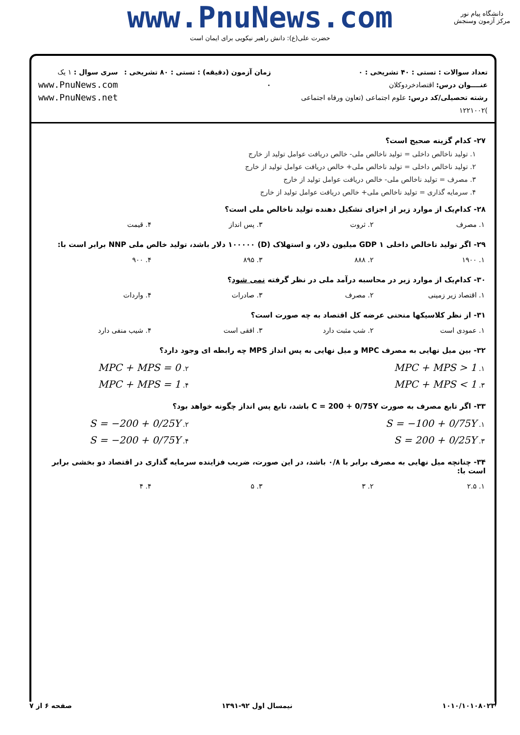www.PnuNews.com
حضرت علی(ع): دانش راهبر نیکویی برای ایمان است
دانشگاه پیام نور
مرکز آزمون وسنجش
تعداد سوالات : تستی : ۴۰ تشریحی : ۰
عنــــوان درس: اقتصادخردوکلان
رشته تحصیلی/کد درس: علوم اجتماعی (تعاون ورفاه اجتماعی )۱۲۲۱۰۰۲
زمان آزمون (دقیقه) : تستی : ۸۰ تشریحی : ۰
سری سوال : ۱ یک
www.PnuNews.com
www.PnuNews.net
۲۷- کدام گزینه صحیح است؟
۱. تولید ناخالص داخلی = تولید ناخالص ملی- خالص دریافت عوامل تولید از خارج
۲. تولید ناخالص داخلی = تولید ناخالص ملی+ خالص دریافت عوامل تولید از خارج
۳. مصرف = تولید ناخالص ملی- خالص دریافت عوامل تولید از خارج
۴. سرمایه گذاری = تولید ناخالص ملی+ خالص دریافت عوامل تولید از خارج
۲۸- کدام‌یک از موارد زیر از اجزای تشکیل دهنده تولید ناخالص ملی است؟
| ۱. مصرف | ۲. ثروت | ۳. پس انداز | ۴. قیمت |
۲۹- اگر تولید ناخالص داخلی GDP ۱ میلیون دلار، و استهلاک (D) ۱۰۰۰۰۰ دلار باشد، تولید خالص ملی NNP برابر است با:
| ۱. ۱۹۰۰ | ۲. ۸۸۸ | ۳. ۸۹۵ | ۴. ۹۰۰ |
۳۰- کدام‌یک از موارد زیر در محاسبه درآمد ملی در نظر گرفته نمی شود؟
| ۱. اقتصاد زیر زمینی | ۲. مصرف | ۳. صادرات | ۴. واردات |
۳۱- از نظر کلاسیکها منحنی عرضه کل اقتصاد به چه صورت است؟
| ۱. عمودی است | ۲. شب مثبت دارد | ۳. افقی است | ۴. شیب منفی دارد |
۳۲- بین میل نهایی به مصرف MPC و میل نهایی به پس انداز MPS چه رابطه ای وجود دارد؟
| ۱. MPC + MPS > 1 | ۲. MPC + MPS = 0 |
| ۳. MPC + MPS < 1 | ۴. MPC + MPS = 1 |
۳۳- اگر تابع مصرف به صورت C = 200 + 0/75Y باشد، تابع پس انداز چگونه خواهد بود؟
| ۱. S = −100 + 0/75Y | ۲. S = −200 + 0/25Y |
| ۳. S = 200 + 0/25Y | ۴. S = −200 + 0/75Y |
۳۴- چنانچه میل نهایی به مصرف برابر با ۰/۸ باشد، در این صورت، ضریب فزاینده سرمایه گذاری در اقتصاد دو بخشی برابر است با:
| ۱. ۲.۵ | ۲. ۳ | ۳. ۵ | ۴. ۴ |
۱۰۱۰/۱۰۱۰۸۰۲۳ نیمسال اول ۹۲-۱۳۹۱ صفحه ۶ از ۷